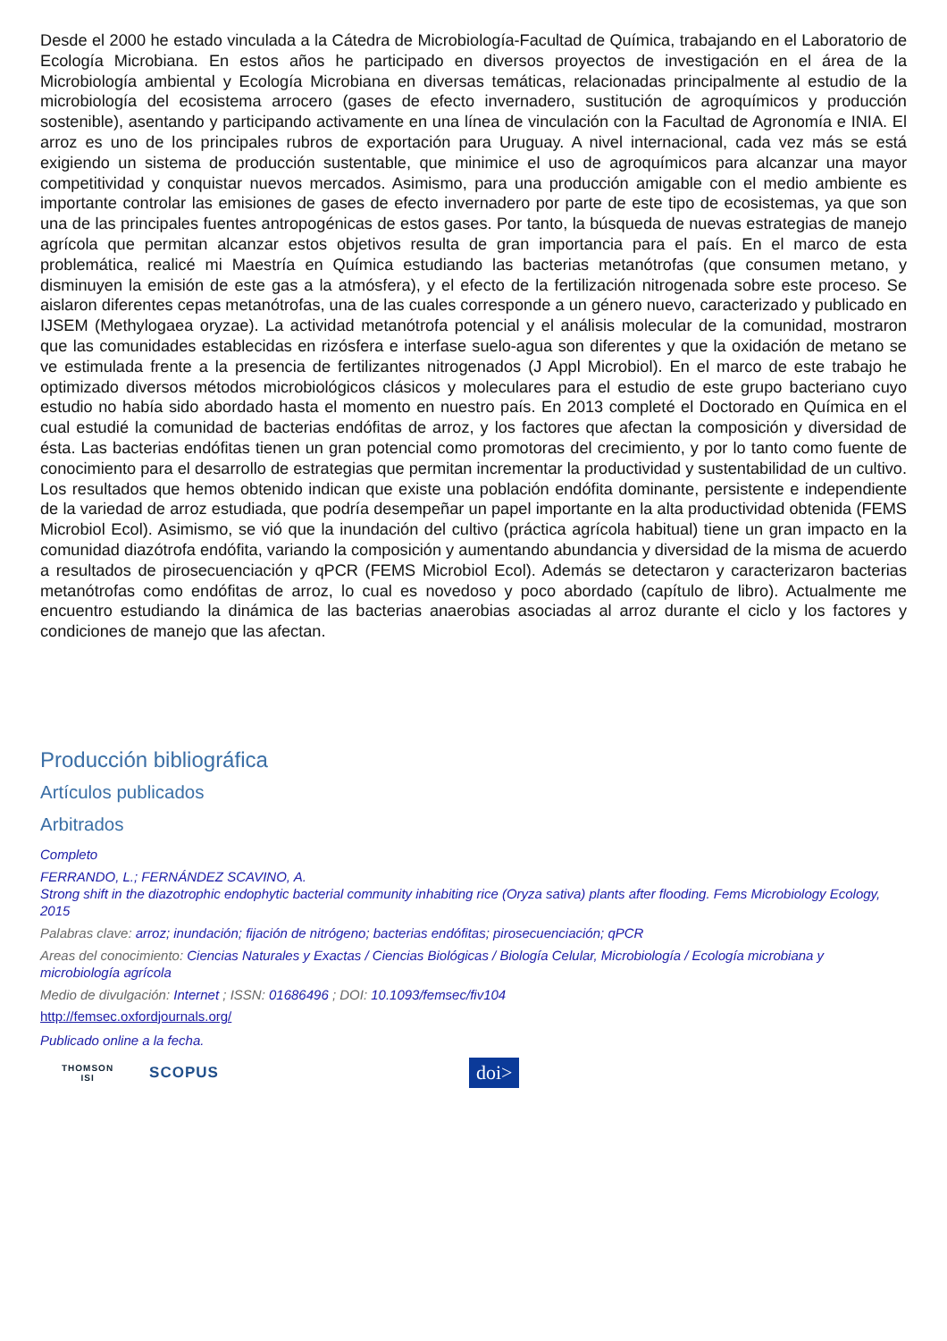Desde el 2000 he estado vinculada a la Cátedra de Microbiología-Facultad de Química, trabajando en el Laboratorio de Ecología Microbiana. En estos años he participado en diversos proyectos de investigación en el área de la Microbiología ambiental y Ecología Microbiana en diversas temáticas, relacionadas principalmente al estudio de la microbiología del ecosistema arrocero (gases de efecto invernadero, sustitución de agroquímicos y producción sostenible), asentando y participando activamente en una línea de vinculación con la Facultad de Agronomía e INIA. El arroz es uno de los principales rubros de exportación para Uruguay. A nivel internacional, cada vez más se está exigiendo un sistema de producción sustentable, que minimice el uso de agroquímicos para alcanzar una mayor competitividad y conquistar nuevos mercados. Asimismo, para una producción amigable con el medio ambiente es importante controlar las emisiones de gases de efecto invernadero por parte de este tipo de ecosistemas, ya que son una de las principales fuentes antropogénicas de estos gases. Por tanto, la búsqueda de nuevas estrategias de manejo agrícola que permitan alcanzar estos objetivos resulta de gran importancia para el país. En el marco de esta problemática, realicé mi Maestría en Química estudiando las bacterias metanótrofas (que consumen metano, y disminuyen la emisión de este gas a la atmósfera), y el efecto de la fertilización nitrogenada sobre este proceso. Se aislaron diferentes cepas metanótrofas, una de las cuales corresponde a un género nuevo, caracterizado y publicado en IJSEM (Methylogaea oryzae). La actividad metanótrofa potencial y el análisis molecular de la comunidad, mostraron que las comunidades establecidas en rizósfera e interfase suelo-agua son diferentes y que la oxidación de metano se ve estimulada frente a la presencia de fertilizantes nitrogenados (J Appl Microbiol). En el marco de este trabajo he optimizado diversos métodos microbiológicos clásicos y moleculares para el estudio de este grupo bacteriano cuyo estudio no había sido abordado hasta el momento en nuestro país. En 2013 completé el Doctorado en Química en el cual estudié la comunidad de bacterias endófitas de arroz, y los factores que afectan la composición y diversidad de ésta. Las bacterias endófitas tienen un gran potencial como promotoras del crecimiento, y por lo tanto como fuente de conocimiento para el desarrollo de estrategias que permitan incrementar la productividad y sustentabilidad de un cultivo. Los resultados que hemos obtenido indican que existe una población endófita dominante, persistente e independiente de la variedad de arroz estudiada, que podría desempeñar un papel importante en la alta productividad obtenida (FEMS Microbiol Ecol). Asimismo, se vió que la inundación del cultivo (práctica agrícola habitual) tiene un gran impacto en la comunidad diazótrofa endófita, variando la composición y aumentando abundancia y diversidad de la misma de acuerdo a resultados de pirosecuenciación y qPCR (FEMS Microbiol Ecol). Además se detectaron y caracterizaron bacterias metanótrofas como endófitas de arroz, lo cual es novedoso y poco abordado (capítulo de libro). Actualmente me encuentro estudiando la dinámica de las bacterias anaerobias asociadas al arroz durante el ciclo y los factores y condiciones de manejo que las afectan.
Producción bibliográfica
Artículos publicados
Arbitrados
Completo
FERRANDO, L.; FERNÁNDEZ SCAVINO, A.
Strong shift in the diazotrophic endophytic bacterial community inhabiting rice (Oryza sativa) plants after flooding. Fems Microbiology Ecology, 2015
Palabras clave: arroz; inundación; fijación de nitrógeno; bacterias endófitas; pirosecuenciación; qPCR
Areas del conocimiento: Ciencias Naturales y Exactas / Ciencias Biológicas / Biología Celular, Microbiología / Ecología microbiana y microbiología agrícola
Medio de divulgación: Internet ; ISSN: 01686496 ; DOI: 10.1093/femsec/fiv104
http://femsec.oxfordjournals.org/
Publicado online a la fecha.
THOMSON
ISI
SCOPUS
doi>